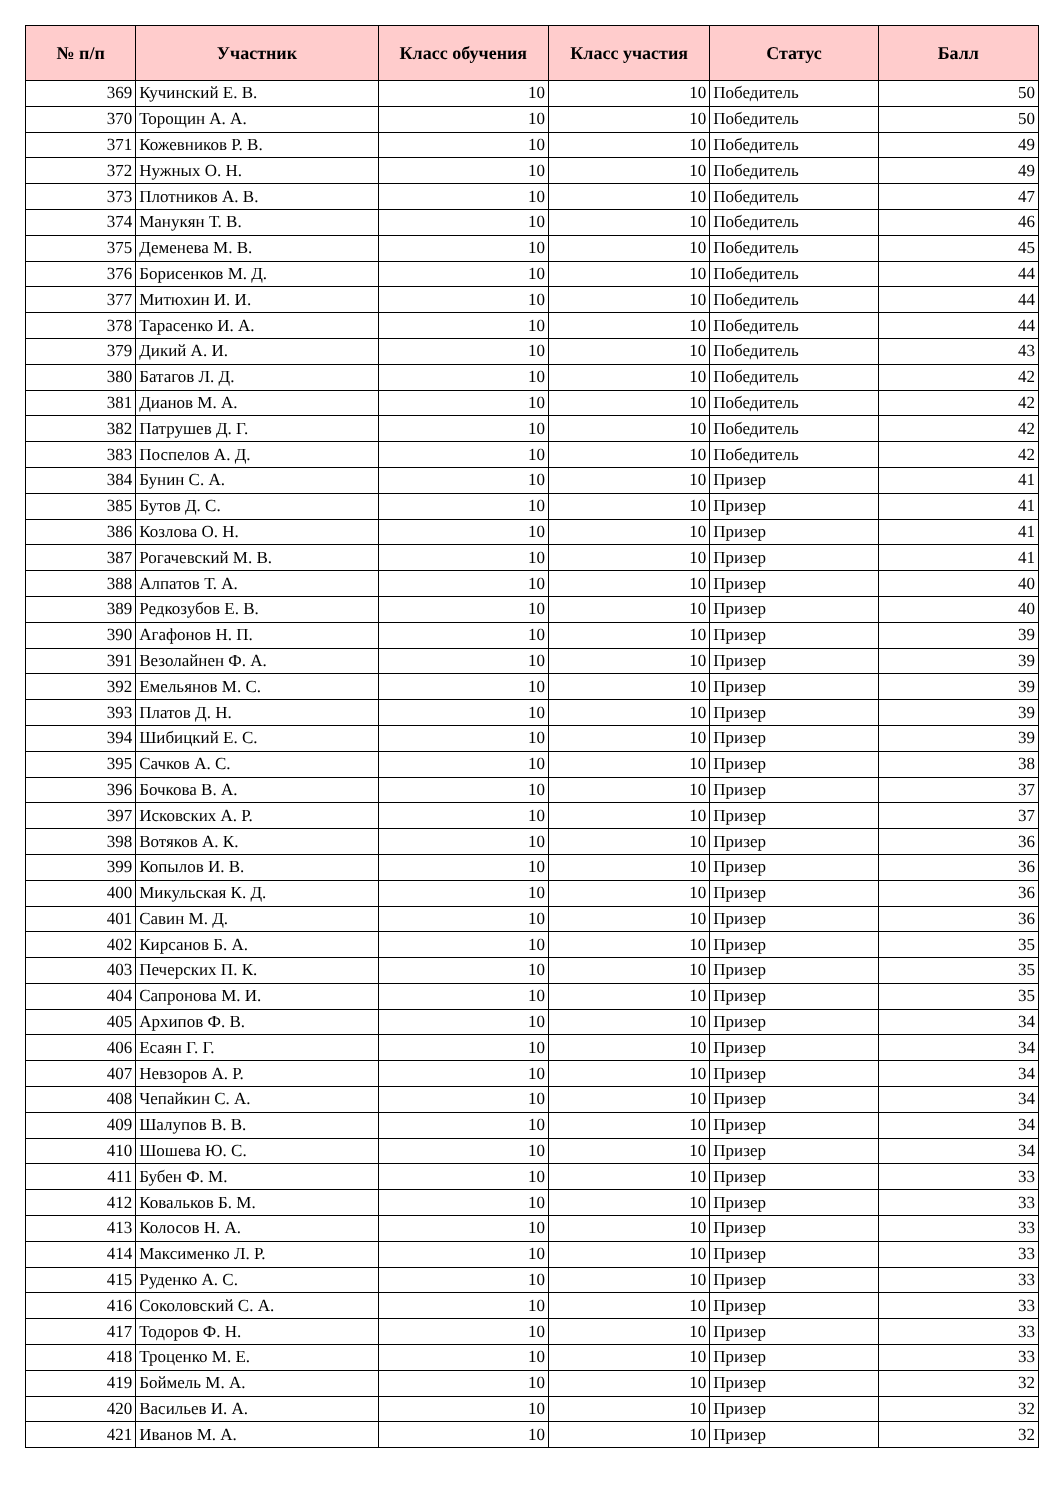| № п/п | Участник | Класс обучения | Класс участия | Статус | Балл |
| --- | --- | --- | --- | --- | --- |
| 369 | Кучинский Е. В. | 10 | 10 | Победитель | 50 |
| 370 | Торощин А. А. | 10 | 10 | Победитель | 50 |
| 371 | Кожевников Р. В. | 10 | 10 | Победитель | 49 |
| 372 | Нужных О. Н. | 10 | 10 | Победитель | 49 |
| 373 | Плотников А. В. | 10 | 10 | Победитель | 47 |
| 374 | Манукян Т. В. | 10 | 10 | Победитель | 46 |
| 375 | Деменева М. В. | 10 | 10 | Победитель | 45 |
| 376 | Борисенков М. Д. | 10 | 10 | Победитель | 44 |
| 377 | Митюхин И. И. | 10 | 10 | Победитель | 44 |
| 378 | Тарасенко И. А. | 10 | 10 | Победитель | 44 |
| 379 | Дикий А. И. | 10 | 10 | Победитель | 43 |
| 380 | Батагов Л. Д. | 10 | 10 | Победитель | 42 |
| 381 | Дианов М. А. | 10 | 10 | Победитель | 42 |
| 382 | Патрушев Д. Г. | 10 | 10 | Победитель | 42 |
| 383 | Поспелов А. Д. | 10 | 10 | Победитель | 42 |
| 384 | Бунин С. А. | 10 | 10 | Призер | 41 |
| 385 | Бутов Д. С. | 10 | 10 | Призер | 41 |
| 386 | Козлова О. Н. | 10 | 10 | Призер | 41 |
| 387 | Рогачевский М. В. | 10 | 10 | Призер | 41 |
| 388 | Алпатов Т. А. | 10 | 10 | Призер | 40 |
| 389 | Редкозубов Е. В. | 10 | 10 | Призер | 40 |
| 390 | Агафонов Н. П. | 10 | 10 | Призер | 39 |
| 391 | Везолайнен Ф. А. | 10 | 10 | Призер | 39 |
| 392 | Емельянов М. С. | 10 | 10 | Призер | 39 |
| 393 | Платов Д. Н. | 10 | 10 | Призер | 39 |
| 394 | Шибицкий Е. С. | 10 | 10 | Призер | 39 |
| 395 | Сачков А. С. | 10 | 10 | Призер | 38 |
| 396 | Бочкова В. А. | 10 | 10 | Призер | 37 |
| 397 | Исковских А. Р. | 10 | 10 | Призер | 37 |
| 398 | Вотяков А. К. | 10 | 10 | Призер | 36 |
| 399 | Копылов И. В. | 10 | 10 | Призер | 36 |
| 400 | Микульская К. Д. | 10 | 10 | Призер | 36 |
| 401 | Савин М. Д. | 10 | 10 | Призер | 36 |
| 402 | Кирсанов Б. А. | 10 | 10 | Призер | 35 |
| 403 | Печерских П. К. | 10 | 10 | Призер | 35 |
| 404 | Сапронова М. И. | 10 | 10 | Призер | 35 |
| 405 | Архипов Ф. В. | 10 | 10 | Призер | 34 |
| 406 | Есаян Г. Г. | 10 | 10 | Призер | 34 |
| 407 | Невзоров А. Р. | 10 | 10 | Призер | 34 |
| 408 | Чепайкин С. А. | 10 | 10 | Призер | 34 |
| 409 | Шалупов В. В. | 10 | 10 | Призер | 34 |
| 410 | Шошева Ю. С. | 10 | 10 | Призер | 34 |
| 411 | Бубен Ф. М. | 10 | 10 | Призер | 33 |
| 412 | Ковальков Б. М. | 10 | 10 | Призер | 33 |
| 413 | Колосов Н. А. | 10 | 10 | Призер | 33 |
| 414 | Максименко Л. Р. | 10 | 10 | Призер | 33 |
| 415 | Руденко А. С. | 10 | 10 | Призер | 33 |
| 416 | Соколовский С. А. | 10 | 10 | Призер | 33 |
| 417 | Тодоров Ф. Н. | 10 | 10 | Призер | 33 |
| 418 | Троценко М. Е. | 10 | 10 | Призер | 33 |
| 419 | Боймель М. А. | 10 | 10 | Призер | 32 |
| 420 | Васильев И. А. | 10 | 10 | Призер | 32 |
| 421 | Иванов М. А. | 10 | 10 | Призер | 32 |